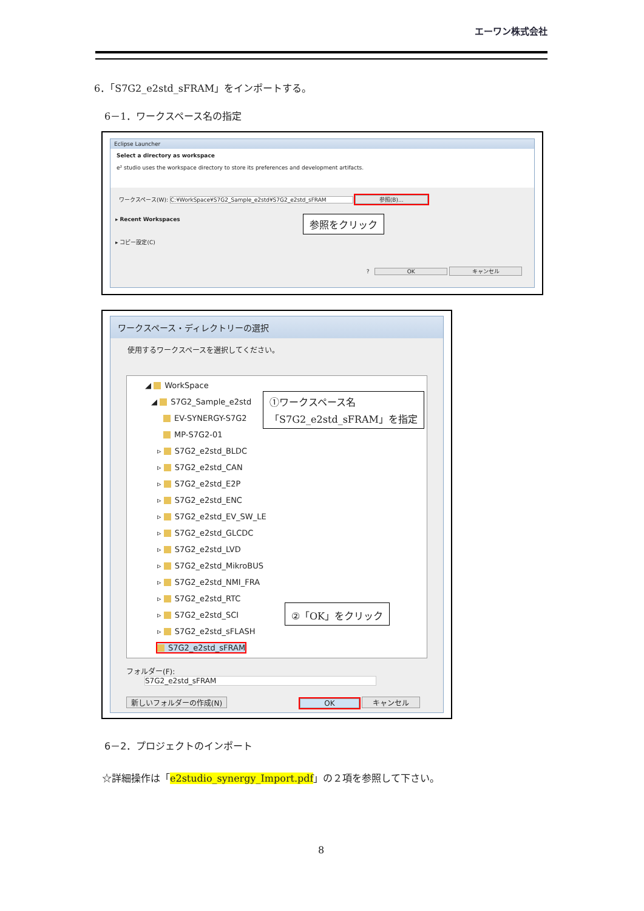エーワン株式会社
6．「S7G2_e2std_sFRAM」をインポートする。
6－1．ワークスペース名の指定
Eclipse Launcher
Select a directory as workspace
e² studio uses the workspace directory to store its preferences and development artifacts.
ワークスペース(W): C:¥WorkSpace¥S7G2_Sample_e2std¥S7G2_e2std_sFRAM 参照(B)...
▸ Recent Workspaces
▸ コピー設定(C)
? OK キャンセル
参照をクリック
ワークスペース・ディレクトリーの選択
使用するワークスペースを選択してください。
◢ WorkSpace
◢ S7G2_Sample_e2std
EV-SYNERGY-S7G2
MP-S7G2-01
▹ S7G2_e2std_BLDC
▹ S7G2_e2std_CAN
▹ S7G2_e2std_E2P
▹ S7G2_e2std_ENC
▹ S7G2_e2std_EV_SW_LE
▹ S7G2_e2std_GLCDC
▹ S7G2_e2std_LVD
▹ S7G2_e2std_MikroBUS
▹ S7G2_e2std_NMI_FRA
▹ S7G2_e2std_RTC
▹ S7G2_e2std_SCI
▹ S7G2_e2std_sFLASH
S7G2_e2std_sFRAM
フォルダー(F): S7G2_e2std_sFRAM
新しいフォルダーの作成(N) OK キャンセル
①ワークスペース名
「S7G2_e2std_sFRAM」を指定
②「OK」をクリック
6－2．プロジェクトのインポート
☆詳細操作は「e2studio_synergy_Import.pdf」の２項を参照して下さい。
8